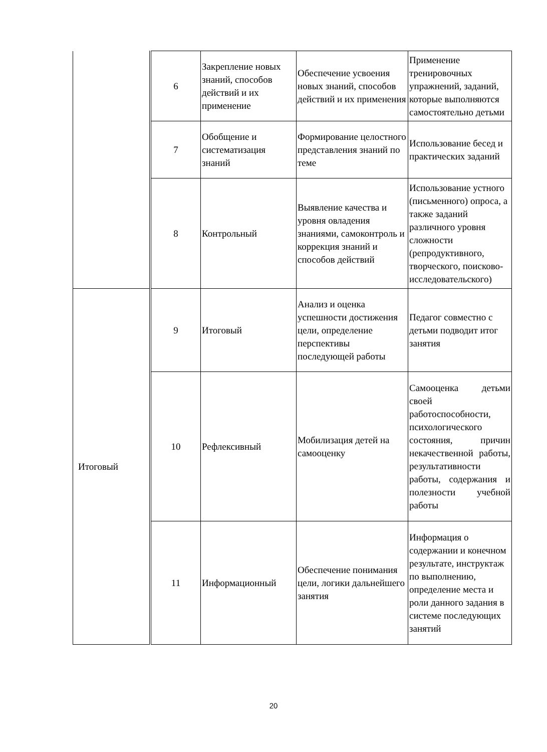| | 6 | Закрепление новых знаний, способов действий и их применение | Обеспечение усвоения новых знаний, способов действий и их применения | Применение тренировочных упражнений, заданий, которые выполняются самостоятельно детьми |
| | 7 | Обобщение и систематизация знаний | Формирование целостного представления знаний по теме | Использование бесед и практических заданий |
| | 8 | Контрольный | Выявление качества и уровня овладения знаниями, самоконтроль и коррекция знаний и способов действий | Использование устного (письменного) опроса, а также заданий различного уровня сложности (репродуктивного, творческого, поисково-исследовательского) |
| Итоговый | 9 | Итоговый | Анализ и оценка успешности достижения цели, определение перспективы последующей работы | Педагог совместно с детьми подводит итог занятия |
| | 10 | Рефлексивный | Мобилизация детей на самооценку | Самооценка детьми своей работоспособности, психологического состояния, причин некачественной работы, результативности работы, содержания и полезности учебной работы |
| | 11 | Информационный | Обеспечение понимания цели, логики дальнейшего занятия | Информация о содержании и конечном результате, инструктаж по выполнению, определение места и роли данного задания в системе последующих занятий |
20